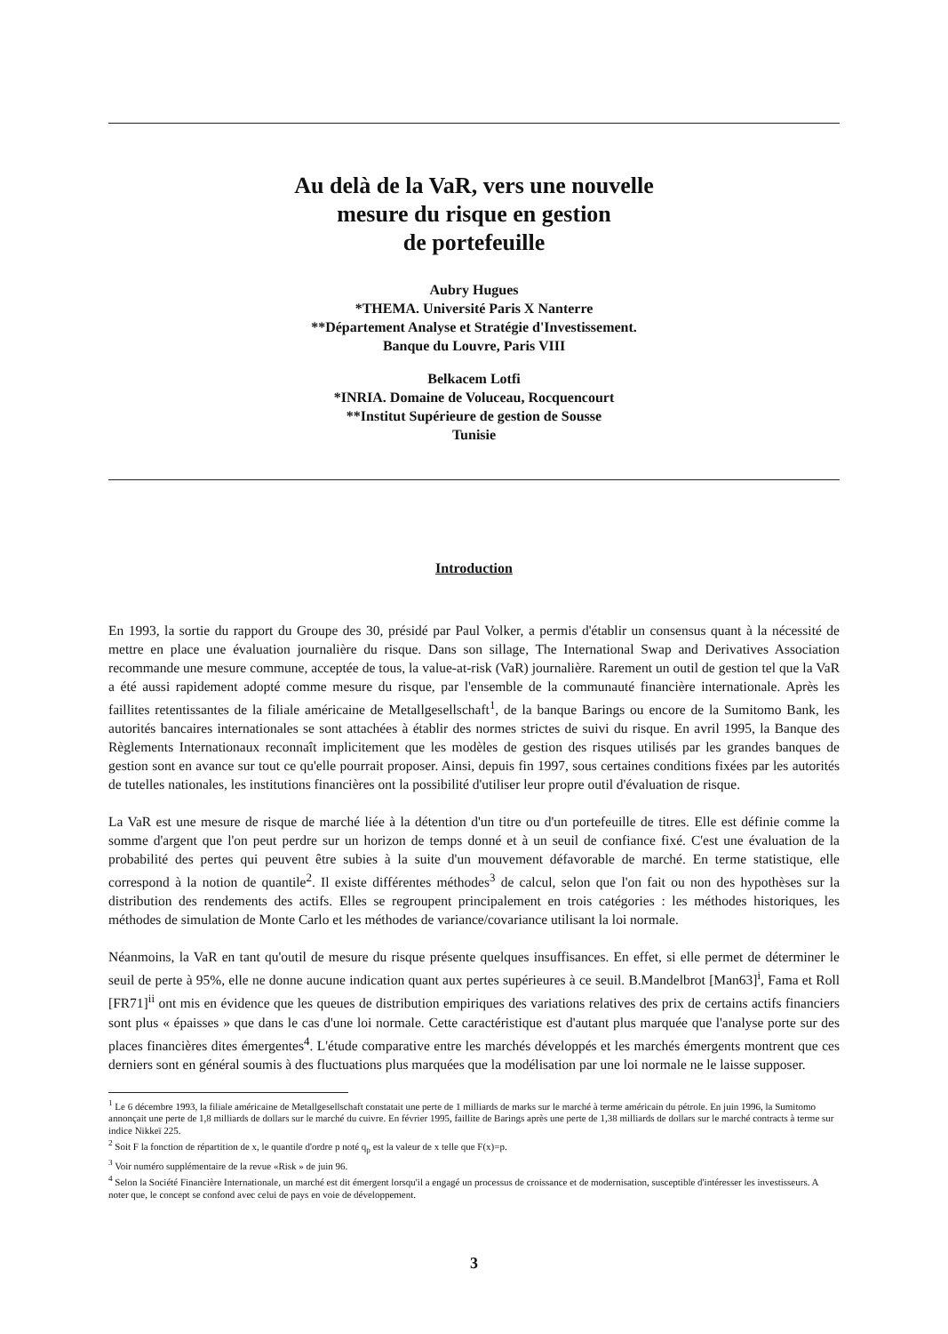Au delà de la VaR, vers une nouvelle
mesure du risque en gestion
de portefeuille
Aubry Hugues
*THEMA. Université Paris X Nanterre
**Département Analyse et Stratégie d'Investissement.
Banque du Louvre, Paris VIII
Belkacem Lotfi
*INRIA. Domaine de Voluceau, Rocquencourt
**Institut Supérieure de gestion de Sousse
Tunisie
Introduction
En 1993, la sortie du rapport du Groupe des 30, présidé par Paul Volker, a permis d'établir un consensus quant à la nécessité de mettre en place une évaluation journalière du risque. Dans son sillage, The International Swap and Derivatives Association recommande une mesure commune, acceptée de tous, la value-at-risk (VaR) journalière. Rarement un outil de gestion tel que la VaR a été aussi rapidement adopté comme mesure du risque, par l'ensemble de la communauté financière internationale. Après les faillites retentissantes de la filiale américaine de Metallgesellschaft<sup>1</sup>, de la banque Barings ou encore de la Sumitomo Bank, les autorités bancaires internationales se sont attachées à établir des normes strictes de suivi du risque. En avril 1995, la Banque des Règlements Internationaux reconnaît implicitement que les modèles de gestion des risques utilisés par les grandes banques de gestion sont en avance sur tout ce qu'elle pourrait proposer. Ainsi, depuis fin 1997, sous certaines conditions fixées par les autorités de tutelles nationales, les institutions financières ont la possibilité d'utiliser leur propre outil d'évaluation de risque.
La VaR est une mesure de risque de marché liée à la détention d'un titre ou d'un portefeuille de titres. Elle est définie comme la somme d'argent que l'on peut perdre sur un horizon de temps donné et à un seuil de confiance fixé. C'est une évaluation de la probabilité des pertes qui peuvent être subies à la suite d'un mouvement défavorable de marché. En terme statistique, elle correspond à la notion de quantile<sup>2</sup>. Il existe différentes méthodes<sup>3</sup> de calcul, selon que l'on fait ou non des hypothèses sur la distribution des rendements des actifs. Elles se regroupent principalement en trois catégories : les méthodes historiques, les méthodes de simulation de Monte Carlo et les méthodes de variance/covariance utilisant la loi normale.
Néanmoins, la VaR en tant qu'outil de mesure du risque présente quelques insuffisances. En effet, si elle permet de déterminer le seuil de perte à 95%, elle ne donne aucune indication quant aux pertes supérieures à ce seuil. B.Mandelbrot [Man63]<sup>i</sup>, Fama et Roll [FR71]<sup>ii</sup> ont mis en évidence que les queues de distribution empiriques des variations relatives des prix de certains actifs financiers sont plus « épaisses » que dans le cas d'une loi normale. Cette caractéristique est d'autant plus marquée que l'analyse porte sur des places financières dites émergentes<sup>4</sup>. L'étude comparative entre les marchés développés et les marchés émergents montrent que ces derniers sont en général soumis à des fluctuations plus marquées que la modélisation par une loi normale ne le laisse supposer.
<sup>1</sup> Le 6 décembre 1993, la filiale américaine de Metallgesellschaft constatait une perte de 1 milliards de marks sur le marché à terme américain du pétrole. En juin 1996, la Sumitomo annonçait une perte de 1,8 milliards de dollars sur le marché du cuivre. En février 1995, faillite de Barings après une perte de 1,38 milliards de dollars sur le marché contracts à terme sur indice Nikkeï 225.
<sup>2</sup> Soit F la fonction de répartition de x, le quantile d'ordre p noté q<sub>p</sub> est la valeur de x telle que F(x)=p.
<sup>3</sup> Voir numéro supplémentaire de la revue «Risk » de juin 96.
<sup>4</sup> Selon la Société Financière Internationale, un marché est dit émergent lorsqu'il a engagé un processus de croissance et de modernisation, susceptible d'intéresser les investisseurs. A noter que, le concept se confond avec celui de pays en voie de développement.
3